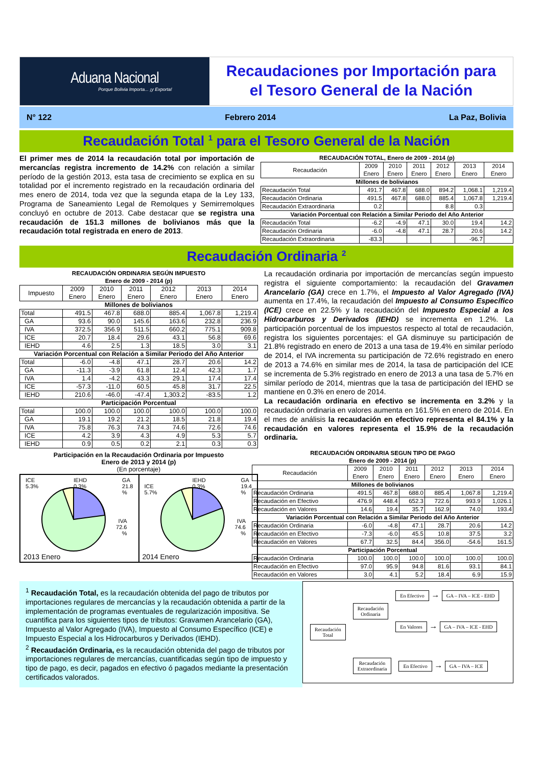Aduana Nacional
Porque Bolivia Importa... ¡y Exporta!
Recaudaciones por Importación para
el Tesoro General de la Nación
N° 122 Febrero 2014 La Paz, Bolivia
Recaudación Total <sup>1</sup> para el Tesoro General de la Nación
El primer mes de 2014 la recaudación total por importación de mercancías registra incremento de 14.2% con relación a similar período de la gestión 2013, esta tasa de crecimiento se explica en su totalidad por el incremento registrado en la recaudación ordinaria del mes enero de 2014, toda vez que la segunda etapa de la Ley 133, Programa de Saneamiento Legal de Remolques y Semirremolques concluyó en octubre de 2013. Cabe destacar que se registra una recaudación de 151.3 millones de bolivianos más que la recaudación total registrada en enero de 2013.
| RECAUDACIÓN TOTAL, Enero de 2009 - 2014 (p) | | | | | | |
| Recaudación | 2009 Enero | 2010 Enero | 2011 Enero | 2012 Enero | 2013 Enero | 2014 Enero |
| Millones de bolivianos | | | | | | |
| Recaudación Total | 491.7 | 467.8 | 688.0 | 894.2 | 1,068.1 | 1,219.4 |
| Recaudación Ordinaria | 491.5 | 467.8 | 688.0 | 885.4 | 1,067.8 | 1,219.4 |
| Recaudación Extraordinaria | 0.2 | | | 8.8 | 0.3 | |
| Variación Porcentual con Relación a Similar Periodo del Año Anterior | | | | | | |
| Recaudación Total | -6.2 | -4.9 | 47.1 | 30.0 | 19.4 | 14.2 |
| Recaudación Ordinaria | -6.0 | -4.8 | 47.1 | 28.7 | 20.6 | 14.2 |
| Recaudación Extraordinaria | -83.3 | | | | -96.7 | |
Recaudación Ordinaria <sup>2</sup>
| RECAUDACIÓN ORDINARIA SEGÚN IMPUESTO Enero de 2009 - 2014 (p) | | | | | | |
| Impuesto | 2009 Enero | 2010 Enero | 2011 Enero | 2012 Enero | 2013 Enero | 2014 Enero |
| Millones de bolivianos | | | | | | |
| Total | 491.5 | 467.8 | 688.0 | 885.4 | 1,067.8 | 1,219.4 |
| GA | 93.6 | 90.0 | 145.6 | 163.6 | 232.8 | 236.9 |
| IVA | 372.5 | 356.9 | 511.5 | 660.2 | 775.1 | 909.8 |
| ICE | 20.7 | 18.4 | 29.6 | 43.1 | 56.8 | 69.6 |
| IEHD | 4.6 | 2.5 | 1.3 | 18.5 | 3.0 | 3.1 |
| Variación Porcentual con Relación a Similar Periodo del Año Anterior | | | | | | |
| Total | -6.0 | -4.8 | 47.1 | 28.7 | 20.6 | 14.2 |
| GA | -11.3 | -3.9 | 61.8 | 12.4 | 42.3 | 1.7 |
| IVA | 1.4 | -4.2 | 43.3 | 29.1 | 17.4 | 17.4 |
| ICE | -57.3 | -11.0 | 60.5 | 45.8 | 31.7 | 22.5 |
| IEHD | 210.6 | -46.0 | -47.4 | 1,303.2 | -83.5 | 1.2 |
| Participación Porcentual | | | | | | |
| Total | 100.0 | 100.0 | 100.0 | 100.0 | 100.0 | 100.0 |
| GA | 19.1 | 19.2 | 21.2 | 18.5 | 21.8 | 19.4 |
| IVA | 75.8 | 76.3 | 74.3 | 74.6 | 72.6 | 74.6 |
| ICE | 4.2 | 3.9 | 4.3 | 4.9 | 5.3 | 5.7 |
| IEHD | 0.9 | 0.5 | 0.2 | 2.1 | 0.3 | 0.3 |
Participación en la Recaudación Ordinaria por Impuesto
Enero de 2013 y 2014 (p)
(En porcentaje)
ICE
5.3% IEHD
0.3% GA
21.8
%
IVA
72.6
%
2013 Enero
ICE
5.7% IEHD
0.3% GA
19.4
%
IVA
74.6
%
2014 Enero
La recaudación ordinaria por importación de mercancías según impuesto registra el siguiente comportamiento: la recaudación del Gravamen Arancelario (GA) crece en 1.7%, el Impuesto al Valor Agregado (IVA) aumenta en 17.4%, la recaudación del Impuesto al Consumo Específico (ICE) crece en 22.5% y la recaudación del Impuesto Especial a los Hidrocarburos y Derivados (IEHD) se incrementa en 1.2%. La participación porcentual de los impuestos respecto al total de recaudación, registra los siguientes porcentajes: el GA disminuye su participación de 21.8% registrado en enero de 2013 a una tasa de 19.4% en similar período de 2014, el IVA incrementa su participación de 72.6% registrado en enero de 2013 a 74.6% en similar mes de 2014, la tasa de participación del ICE se incrementa de 5.3% registrado en enero de 2013 a una tasa de 5.7% en similar período de 2014, mientras que la tasa de participación del IEHD se mantiene en 0.3% en enero de 2014.
La recaudación ordinaria en efectivo se incrementa en 3.2% y la recaudación ordinaria en valores aumenta en 161.5% en enero de 2014. En el mes de análisis la recaudación en efectivo representa el 84.1% y la recaudación en valores representa el 15.9% de la recaudación ordinaria.
| RECAUDACIÓN ORDINARIA SEGUN TIPO DE PAGO Enero de 2009 - 2014 (p) | | | | | | |
| Recaudación | 2009 Enero | 2010 Enero | 2011 Enero | 2012 Enero | 2013 Enero | 2014 Enero |
| Millones de bolivianos | | | | | | |
| Recaudación Ordinaria | 491.5 | 467.8 | 688.0 | 885.4 | 1,067.8 | 1,219.4 |
| Recaudación en Efectivo | 476.9 | 448.4 | 652.3 | 722.6 | 993.9 | 1,026.1 |
| Recaudación en Valores | 14.6 | 19.4 | 35.7 | 162.9 | 74.0 | 193.4 |
| Variación Porcentual con Relación a Similar Periodo del Año Anterior | | | | | | |
| Recaudación Ordinaria | -6.0 | -4.8 | 47.1 | 28.7 | 20.6 | 14.2 |
| Recaudación en Efectivo | -7.3 | -6.0 | 45.5 | 10.8 | 37.5 | 3.2 |
| Recaudación en Valores | 67.7 | 32.5 | 84.4 | 356.0 | -54.6 | 161.5 |
| Participación Porcentual | | | | | | |
| Recaudación Ordinaria | 100.0 | 100.0 | 100.0 | 100.0 | 100.0 | 100.0 |
| Recaudación en Efectivo | 97.0 | 95.9 | 94.8 | 81.6 | 93.1 | 84.1 |
| Recaudación en Valores | 3.0 | 4.1 | 5.2 | 18.4 | 6.9 | 15.9 |
<sup>1</sup> Recaudación Total, es la recaudación obtenida del pago de tributos por importaciones regulares de mercancías y la recaudación obtenida a partir de la implementación de programas eventuales de regularización impositiva. Se cuantifica para los siguientes tipos de tributos: Gravamen Arancelario (GA), Impuesto al Valor Agregado (IVA), Impuesto al Consumo Específico (ICE) e Impuesto Especial a los Hidrocarburos y Derivados (IEHD).
<sup>2</sup> Recaudación Ordinaria, es la recaudación obtenida del pago de tributos por importaciones regulares de mercancías, cuantificadas según tipo de impuesto y tipo de pago, es decir, pagados en efectivo ó pagados mediante la presentación certificados valorados.
Recaudación
Total
Recaudación
Ordinaria
En Efectivo → GA – IVA – ICE - EHD
En Valores → GA – IVA – ICE - EHD
Recaudación
Extraordinaria
En Efectivo → GA – IVA – ICE